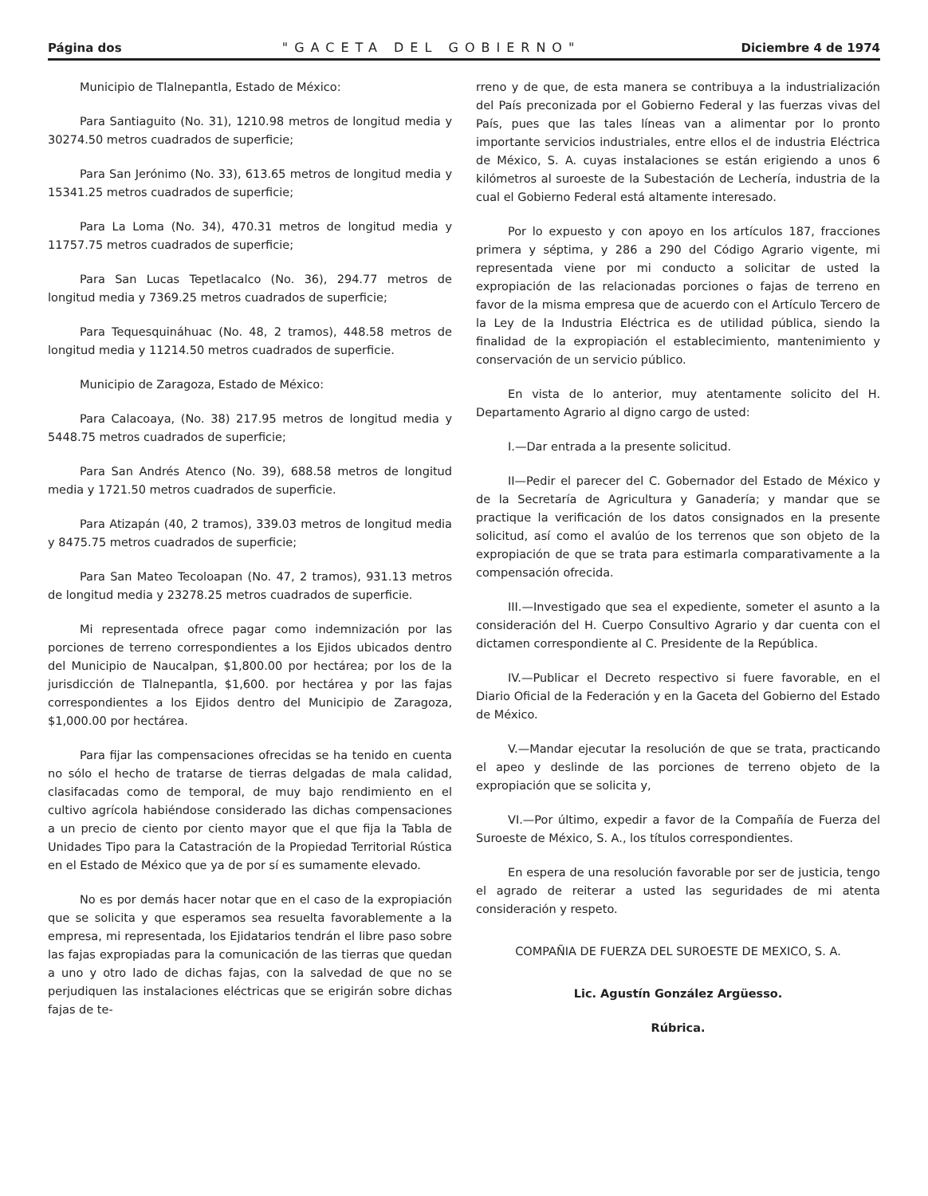Página dos "GACETA DEL GOBIERNO" Diciembre 4 de 1974
Municipio de Tlalnepantla, Estado de México:
Para Santiaguito (No. 31), 1210.98 metros de longitud media y 30274.50 metros cuadrados de superficie;
Para San Jerónimo (No. 33), 613.65 metros de longitud media y 15341.25 metros cuadrados de superficie;
Para La Loma (No. 34), 470.31 metros de longitud media y 11757.75 metros cuadrados de superficie;
Para San Lucas Tepetlacalco (No. 36), 294.77 metros de longitud media y 7369.25 metros cuadrados de superficie;
Para Tequesquináhuac (No. 48, 2 tramos), 448.58 metros de longitud media y 11214.50 metros cuadrados de superficie.
Municipio de Zaragoza, Estado de México:
Para Calacoaya, (No. 38) 217.95 metros de longitud media y 5448.75 metros cuadrados de superficie;
Para San Andrés Atenco (No. 39), 688.58 metros de longitud media y 1721.50 metros cuadrados de superficie.
Para Atizapán (40, 2 tramos), 339.03 metros de longitud media y 8475.75 metros cuadrados de superficie;
Para San Mateo Tecoloapan (No. 47, 2 tramos), 931.13 metros de longitud media y 23278.25 metros cuadrados de superficie.
Mi representada ofrece pagar como indemnización por las porciones de terreno correspondientes a los Ejidos ubicados dentro del Municipio de Naucalpan, $1,800.00 por hectárea; por los de la jurisdicción de Tlalnepantla, $1,600. por hectárea y por las fajas correspondientes a los Ejidos dentro del Municipio de Zaragoza, $1,000.00 por hectárea.
Para fijar las compensaciones ofrecidas se ha tenido en cuenta no sólo el hecho de tratarse de tierras delgadas de mala calidad, clasifacadas como de temporal, de muy bajo rendimiento en el cultivo agrícola habiéndose considerado las dichas compensaciones a un precio de ciento por ciento mayor que el que fija la Tabla de Unidades Tipo para la Catastración de la Propiedad Territorial Rústica en el Estado de México que ya de por sí es sumamente elevado.
No es por demás hacer notar que en el caso de la expropiación que se solicita y que esperamos sea resuelta favorablemente a la empresa, mi representada, los Ejidatarios tendrán el libre paso sobre las fajas expropiadas para la comunicación de las tierras que quedan a uno y otro lado de dichas fajas, con la salvedad de que no se perjudiquen las instalaciones eléctricas que se erigirán sobre dichas fajas de te-
rreno y de que, de esta manera se contribuya a la industrialización del País preconizada por el Gobierno Federal y las fuerzas vivas del País, pues que las tales líneas van a alimentar por lo pronto importante servicios industriales, entre ellos el de industria Eléctrica de México, S. A. cuyas instalaciones se están erigiendo a unos 6 kilómetros al suroeste de la Subestación de Lechería, industria de la cual el Gobierno Federal está altamente interesado.
Por lo expuesto y con apoyo en los artículos 187, fracciones primera y séptima, y 286 a 290 del Código Agrario vigente, mi representada viene por mi conducto a solicitar de usted la expropiación de las relacionadas porciones o fajas de terreno en favor de la misma empresa que de acuerdo con el Artículo Tercero de la Ley de la Industria Eléctrica es de utilidad pública, siendo la finalidad de la expropiación el establecimiento, mantenimiento y conservación de un servicio público.
En vista de lo anterior, muy atentamente solicito del H. Departamento Agrario al digno cargo de usted:
I.—Dar entrada a la presente solicitud.
II—Pedir el parecer del C. Gobernador del Estado de México y de la Secretaría de Agricultura y Ganadería; y mandar que se practique la verificación de los datos consignados en la presente solicitud, así como el avalúo de los terrenos que son objeto de la expropiación de que se trata para estimarla comparativamente a la compensación ofrecida.
III.—Investigado que sea el expediente, someter el asunto a la consideración del H. Cuerpo Consultivo Agrario y dar cuenta con el dictamen correspondiente al C. Presidente de la República.
IV.—Publicar el Decreto respectivo si fuere favorable, en el Diario Oficial de la Federación y en la Gaceta del Gobierno del Estado de México.
V.—Mandar ejecutar la resolución de que se trata, practicando el apeo y deslinde de las porciones de terreno objeto de la expropiación que se solicita y,
VI.—Por último, expedir a favor de la Compañía de Fuerza del Suroeste de México, S. A., los títulos correspondientes.
En espera de una resolución favorable por ser de justicia, tengo el agrado de reiterar a usted las seguridades de mi atenta consideración y respeto.
COMPAÑIA DE FUERZA DEL SUROESTE DE MEXICO, S. A.
Lic. Agustín González Argüesso.
Rúbrica.